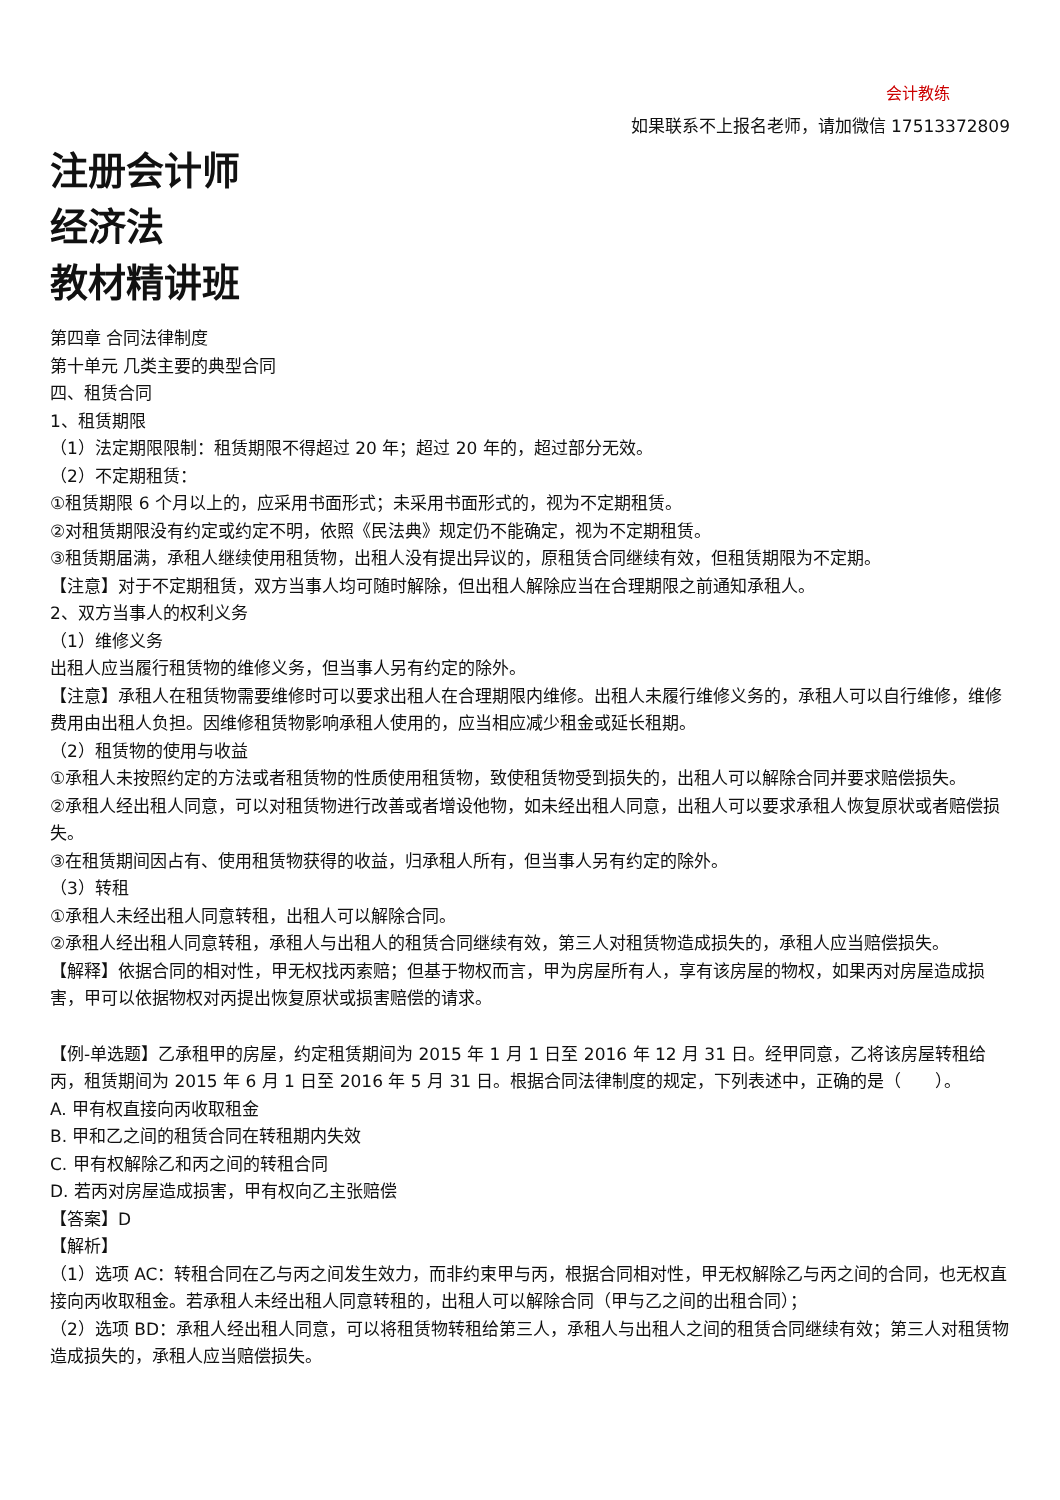会计教练
如果联系不上报名老师，请加微信 17513372809
注册会计师
经济法
教材精讲班
第四章 合同法律制度
第十单元 几类主要的典型合同
四、租赁合同
1、租赁期限
（1）法定期限限制：租赁期限不得超过 20 年；超过 20 年的，超过部分无效。
（2）不定期租赁：
①租赁期限 6 个月以上的，应采用书面形式；未采用书面形式的，视为不定期租赁。
②对租赁期限没有约定或约定不明，依照《民法典》规定仍不能确定，视为不定期租赁。
③租赁期届满，承租人继续使用租赁物，出租人没有提出异议的，原租赁合同继续有效，但租赁期限为不定期。
【注意】对于不定期租赁，双方当事人均可随时解除，但出租人解除应当在合理期限之前通知承租人。
2、双方当事人的权利义务
（1）维修义务
出租人应当履行租赁物的维修义务，但当事人另有约定的除外。
【注意】承租人在租赁物需要维修时可以要求出租人在合理期限内维修。出租人未履行维修义务的，承租人可以自行维修，维修费用由出租人负担。因维修租赁物影响承租人使用的，应当相应减少租金或延长租期。
（2）租赁物的使用与收益
①承租人未按照约定的方法或者租赁物的性质使用租赁物，致使租赁物受到损失的，出租人可以解除合同并要求赔偿损失。
②承租人经出租人同意，可以对租赁物进行改善或者增设他物，如未经出租人同意，出租人可以要求承租人恢复原状或者赔偿损失。
③在租赁期间因占有、使用租赁物获得的收益，归承租人所有，但当事人另有约定的除外。
（3）转租
①承租人未经出租人同意转租，出租人可以解除合同。
②承租人经出租人同意转租，承租人与出租人的租赁合同继续有效，第三人对租赁物造成损失的，承租人应当赔偿损失。
【解释】依据合同的相对性，甲无权找丙索赔；但基于物权而言，甲为房屋所有人，享有该房屋的物权，如果丙对房屋造成损害，甲可以依据物权对丙提出恢复原状或损害赔偿的请求。
【例-单选题】乙承租甲的房屋，约定租赁期间为 2015 年 1 月 1 日至 2016 年 12 月 31 日。经甲同意，乙将该房屋转租给丙，租赁期间为 2015 年 6 月 1 日至 2016 年 5 月 31 日。根据合同法律制度的规定，下列表述中，正确的是（　　）。
A. 甲有权直接向丙收取租金
B. 甲和乙之间的租赁合同在转租期内失效
C. 甲有权解除乙和丙之间的转租合同
D. 若丙对房屋造成损害，甲有权向乙主张赔偿
【答案】D
【解析】
（1）选项 AC：转租合同在乙与丙之间发生效力，而非约束甲与丙，根据合同相对性，甲无权解除乙与丙之间的合同，也无权直接向丙收取租金。若承租人未经出租人同意转租的，出租人可以解除合同（甲与乙之间的出租合同）；
（2）选项 BD：承租人经出租人同意，可以将租赁物转租给第三人，承租人与出租人之间的租赁合同继续有效；第三人对租赁物造成损失的，承租人应当赔偿损失。